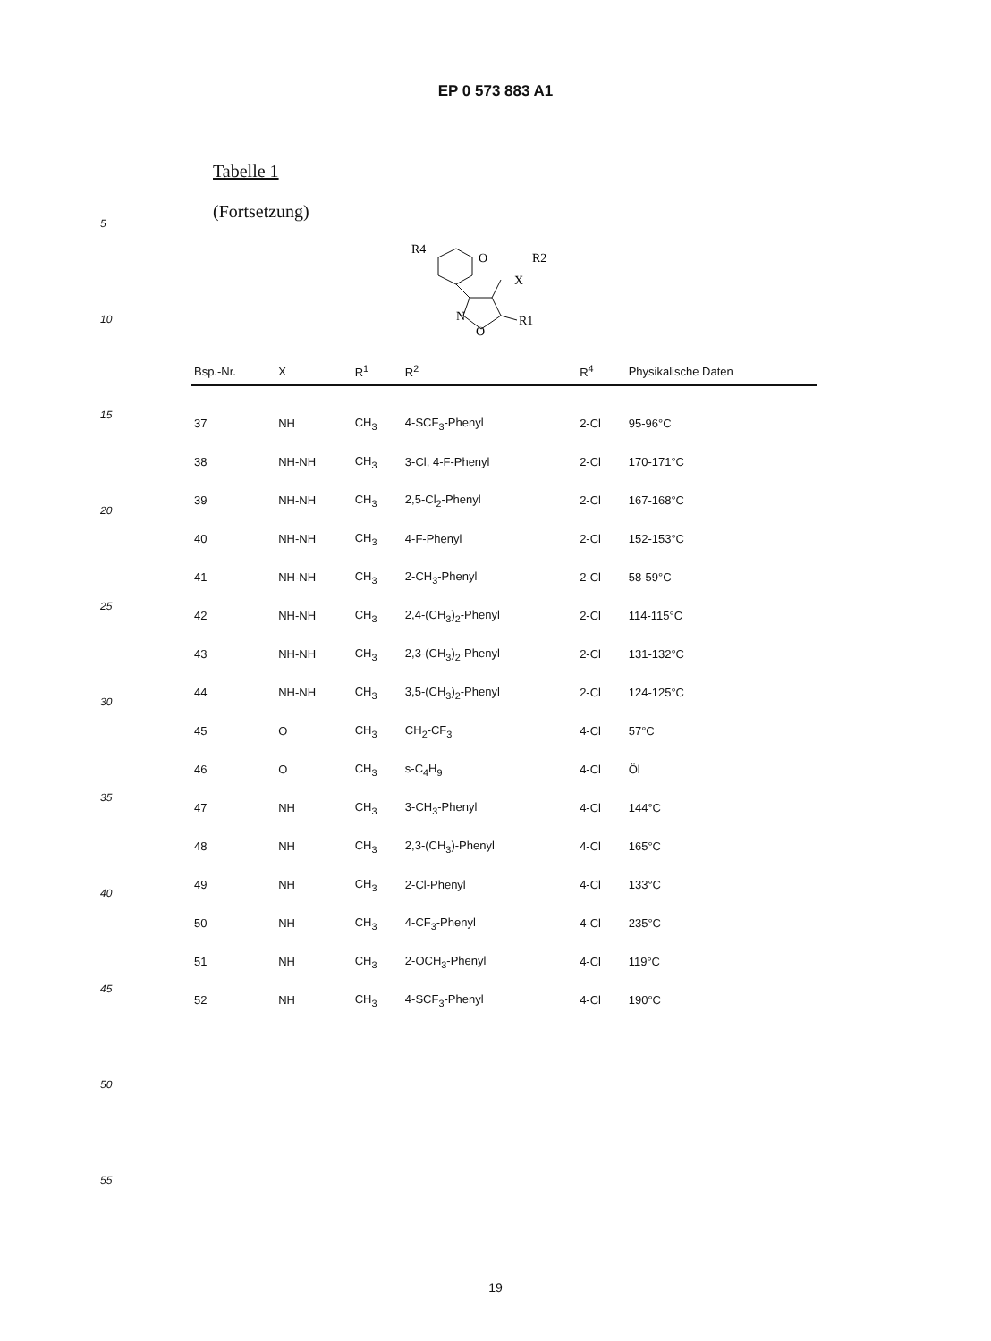EP 0 573 883 A1
Tabelle 1
(Fortsetzung)
R4
O
X
R2
N
O
R1
| Bsp.-Nr. | X | R<sup>1</sup> | R<sup>2</sup> | R<sup>4</sup> | Physikalische Daten |
| --- | --- | --- | --- | --- | --- |
| 37 | NH | CH<sub>3</sub> | 4-SCF<sub>3</sub>-Phenyl | 2-Cl | 95-96°C |
| 38 | NH-NH | CH<sub>3</sub> | 3-Cl, 4-F-Phenyl | 2-Cl | 170-171°C |
| 39 | NH-NH | CH<sub>3</sub> | 2,5-Cl<sub>2</sub>-Phenyl | 2-Cl | 167-168°C |
| 40 | NH-NH | CH<sub>3</sub> | 4-F-Phenyl | 2-Cl | 152-153°C |
| 41 | NH-NH | CH<sub>3</sub> | 2-CH<sub>3</sub>-Phenyl | 2-Cl | 58-59°C |
| 42 | NH-NH | CH<sub>3</sub> | 2,4-(CH<sub>3</sub>)<sub>2</sub>-Phenyl | 2-Cl | 114-115°C |
| 43 | NH-NH | CH<sub>3</sub> | 2,3-(CH<sub>3</sub>)<sub>2</sub>-Phenyl | 2-Cl | 131-132°C |
| 44 | NH-NH | CH<sub>3</sub> | 3,5-(CH<sub>3</sub>)<sub>2</sub>-Phenyl | 2-Cl | 124-125°C |
| 45 | O | CH<sub>3</sub> | CH<sub>2</sub>-CF<sub>3</sub> | 4-Cl | 57°C |
| 46 | O | CH<sub>3</sub> | s-C<sub>4</sub>H<sub>9</sub> | 4-Cl | Öl |
| 47 | NH | CH<sub>3</sub> | 3-CH<sub>3</sub>-Phenyl | 4-Cl | 144°C |
| 48 | NH | CH<sub>3</sub> | 2,3-(CH<sub>3</sub>)-Phenyl | 4-Cl | 165°C |
| 49 | NH | CH<sub>3</sub> | 2-Cl-Phenyl | 4-Cl | 133°C |
| 50 | NH | CH<sub>3</sub> | 4-CF<sub>3</sub>-Phenyl | 4-Cl | 235°C |
| 51 | NH | CH<sub>3</sub> | 2-OCH<sub>3</sub>-Phenyl | 4-Cl | 119°C |
| 52 | NH | CH<sub>3</sub> | 4-SCF<sub>3</sub>-Phenyl | 4-Cl | 190°C |
5
10
15
20
25
30
35
40
45
50
55
19